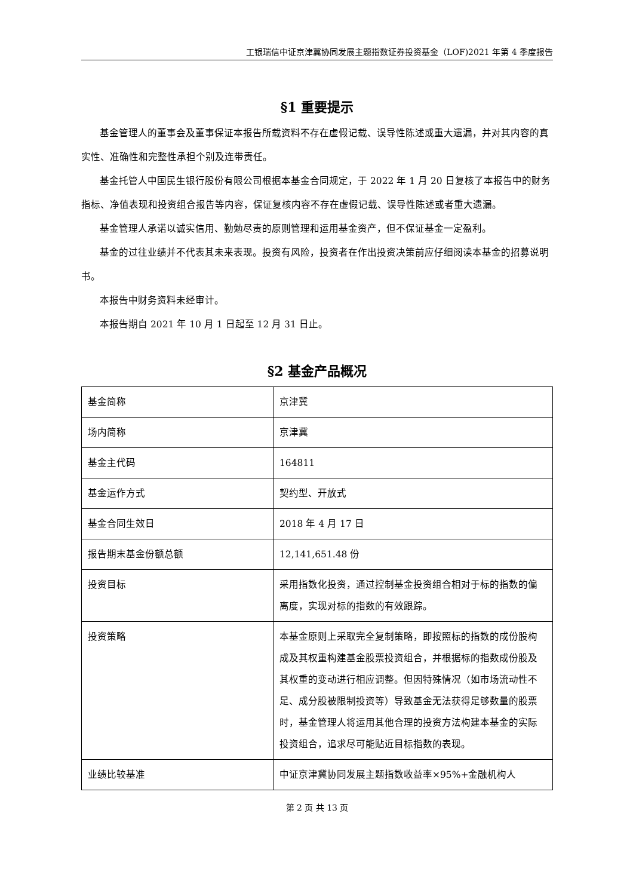工银瑞信中证京津冀协同发展主题指数证券投资基金（LOF)2021 年第 4 季度报告
§1 重要提示
基金管理人的董事会及董事保证本报告所载资料不存在虚假记载、误导性陈述或重大遗漏，并对其内容的真实性、准确性和完整性承担个别及连带责任。
基金托管人中国民生银行股份有限公司根据本基金合同规定，于 2022 年 1 月 20 日复核了本报告中的财务指标、净值表现和投资组合报告等内容，保证复核内容不存在虚假记载、误导性陈述或者重大遗漏。
基金管理人承诺以诚实信用、勤勉尽责的原则管理和运用基金资产，但不保证基金一定盈利。
基金的过往业绩并不代表其未来表现。投资有风险，投资者在作出投资决策前应仔细阅读本基金的招募说明书。
本报告中财务资料未经审计。
本报告期自 2021 年 10 月 1 日起至 12 月 31 日止。
§2 基金产品概况
| 基金简称 | 京津冀 |
| 场内简称 | 京津冀 |
| 基金主代码 | 164811 |
| 基金运作方式 | 契约型、开放式 |
| 基金合同生效日 | 2018 年 4 月 17 日 |
| 报告期末基金份额总额 | 12,141,651.48 份 |
| 投资目标 | 采用指数化投资，通过控制基金投资组合相对于标的指数的偏离度，实现对标的指数的有效跟踪。 |
| 投资策略 | 本基金原则上采取完全复制策略，即按照标的指数的成份股构成及其权重构建基金股票投资组合，并根据标的指数成份股及其权重的变动进行相应调整。但因特殊情况（如市场流动性不足、成分股被限制投资等）导致基金无法获得足够数量的股票时，基金管理人将运用其他合理的投资方法构建本基金的实际投资组合，追求尽可能贴近目标指数的表现。 |
| 业绩比较基准 | 中证京津冀协同发展主题指数收益率×95%+金融机构人 |
第 2 页 共 13 页